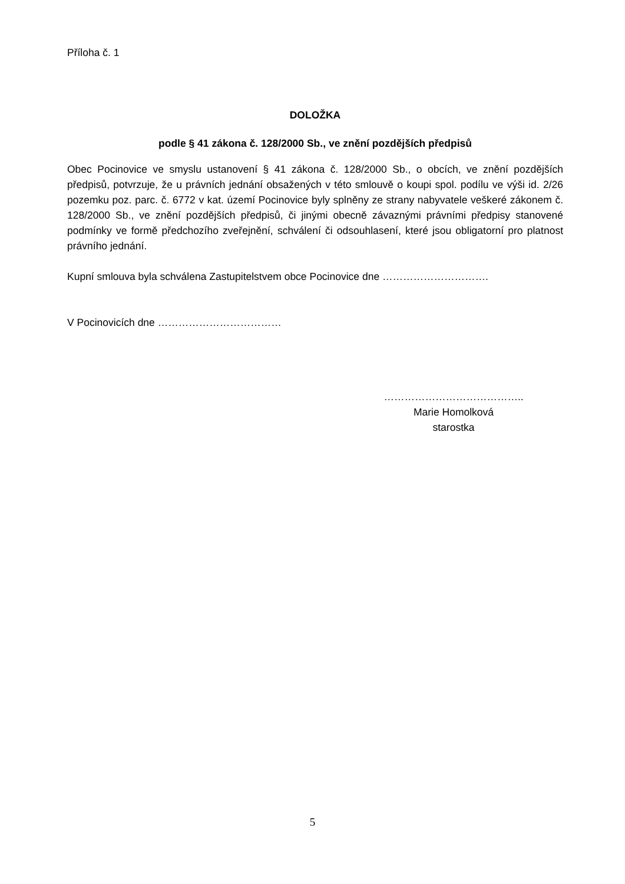Příloha č. 1
DOLOŽKA
podle § 41 zákona č. 128/2000 Sb., ve znění pozdějších předpisů
Obec Pocinovice ve smyslu ustanovení § 41 zákona č. 128/2000 Sb., o obcích, ve znění pozdějších předpisů, potvrzuje, že u právních jednání obsažených v této smlouvě o koupi spol. podílu ve výši id. 2/26 pozemku poz. parc. č. 6772 v kat. území Pocinovice byly splněny ze strany nabyvatele veškeré zákonem č. 128/2000 Sb., ve znění pozdějších předpisů, či jinými obecně závaznými právními předpisy stanovené podmínky ve formě předchozího zveřejnění, schválení či odsouhlasení, které jsou obligatorní pro platnost právního jednání.
Kupní smlouva byla schválena Zastupitelstvem obce Pocinovice dne ………………………….
V Pocinovicích dne ………………………………
…………………………………..
Marie Homolková
starostka
5